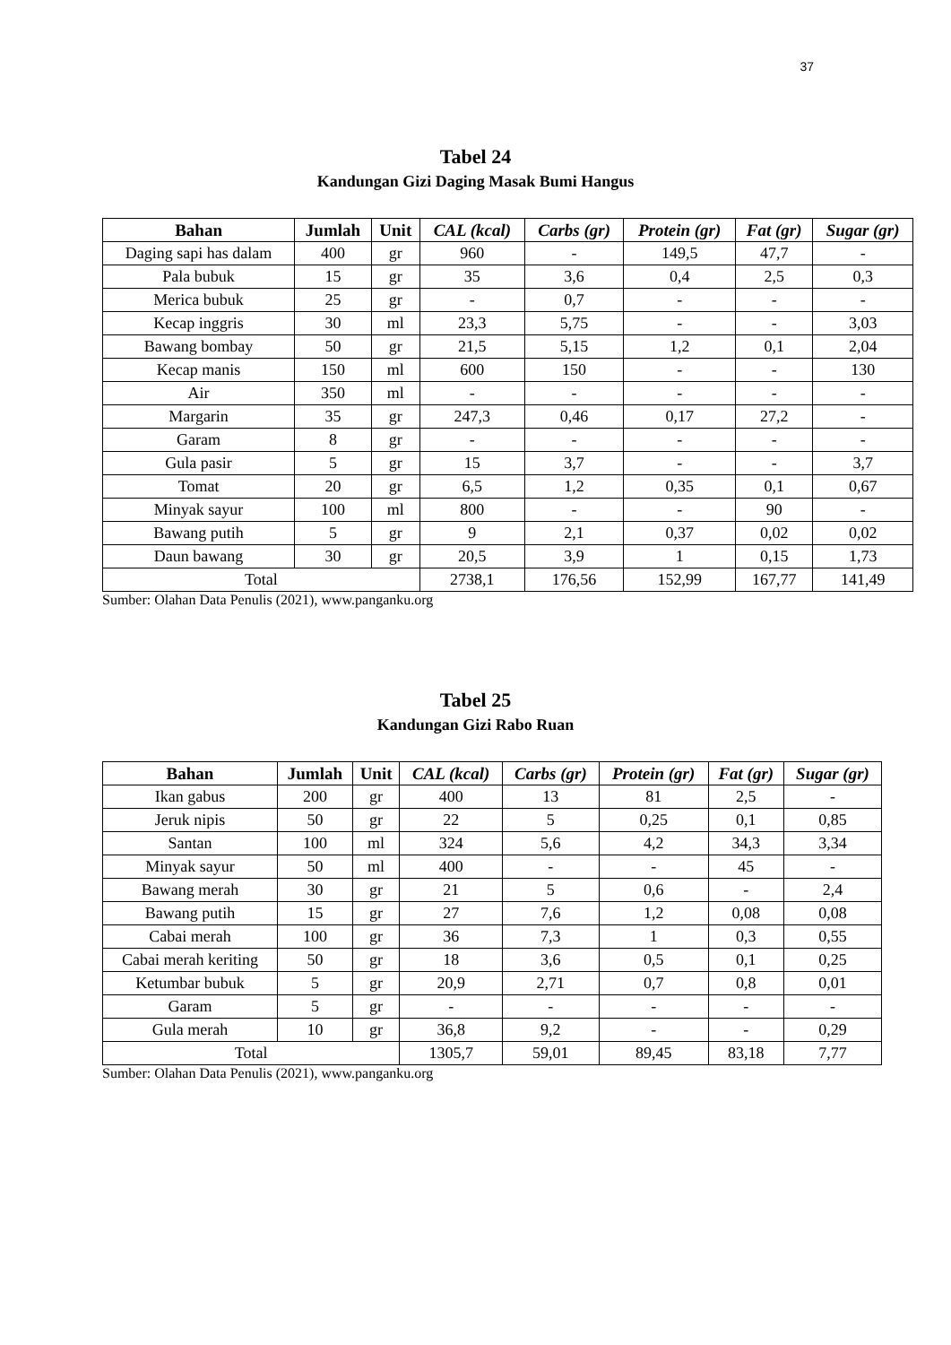37
Tabel 24
Kandungan Gizi Daging Masak Bumi Hangus
| Bahan | Jumlah | Unit | CAL (kcal) | Carbs (gr) | Protein (gr) | Fat (gr) | Sugar (gr) |
| --- | --- | --- | --- | --- | --- | --- | --- |
| Daging sapi has dalam | 400 | gr | 960 | - | 149,5 | 47,7 | - |
| Pala bubuk | 15 | gr | 35 | 3,6 | 0,4 | 2,5 | 0,3 |
| Merica bubuk | 25 | gr | - | 0,7 | - | - | - |
| Kecap inggris | 30 | ml | 23,3 | 5,75 | - | - | 3,03 |
| Bawang bombay | 50 | gr | 21,5 | 5,15 | 1,2 | 0,1 | 2,04 |
| Kecap manis | 150 | ml | 600 | 150 | - | - | 130 |
| Air | 350 | ml | - | - | - | - | - |
| Margarin | 35 | gr | 247,3 | 0,46 | 0,17 | 27,2 | - |
| Garam | 8 | gr | - | - | - | - | - |
| Gula pasir | 5 | gr | 15 | 3,7 | - | - | 3,7 |
| Tomat | 20 | gr | 6,5 | 1,2 | 0,35 | 0,1 | 0,67 |
| Minyak sayur | 100 | ml | 800 | - | - | 90 | - |
| Bawang putih | 5 | gr | 9 | 2,1 | 0,37 | 0,02 | 0,02 |
| Daun bawang | 30 | gr | 20,5 | 3,9 | 1 | 0,15 | 1,73 |
| Total | | | 2738,1 | 176,56 | 152,99 | 167,77 | 141,49 |
Sumber: Olahan Data Penulis (2021), www.panganku.org
Tabel 25
Kandungan Gizi Rabo Ruan
| Bahan | Jumlah | Unit | CAL (kcal) | Carbs (gr) | Protein (gr) | Fat (gr) | Sugar (gr) |
| --- | --- | --- | --- | --- | --- | --- | --- |
| Ikan gabus | 200 | gr | 400 | 13 | 81 | 2,5 | - |
| Jeruk nipis | 50 | gr | 22 | 5 | 0,25 | 0,1 | 0,85 |
| Santan | 100 | ml | 324 | 5,6 | 4,2 | 34,3 | 3,34 |
| Minyak sayur | 50 | ml | 400 | - | - | 45 | - |
| Bawang merah | 30 | gr | 21 | 5 | 0,6 | - | 2,4 |
| Bawang putih | 15 | gr | 27 | 7,6 | 1,2 | 0,08 | 0,08 |
| Cabai merah | 100 | gr | 36 | 7,3 | 1 | 0,3 | 0,55 |
| Cabai merah keriting | 50 | gr | 18 | 3,6 | 0,5 | 0,1 | 0,25 |
| Ketumbar bubuk | 5 | gr | 20,9 | 2,71 | 0,7 | 0,8 | 0,01 |
| Garam | 5 | gr | - | - | - | - | - |
| Gula merah | 10 | gr | 36,8 | 9,2 | - | - | 0,29 |
| Total | | | 1305,7 | 59,01 | 89,45 | 83,18 | 7,77 |
Sumber: Olahan Data Penulis (2021), www.panganku.org